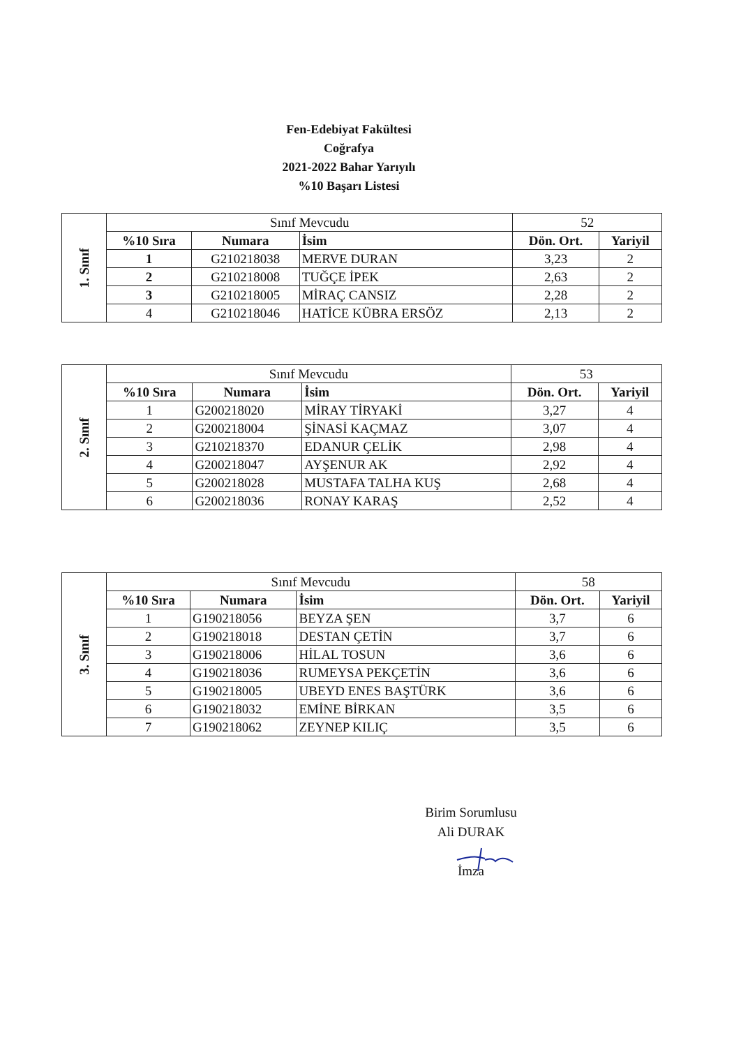Fen-Edebiyat Fakültesi
Coğrafya
2021-2022 Bahar Yarıyılı
%10 Başarı Listesi
| 1. Sınıf | Sınıf Mevcudu | | | 52 | |
| | %10 Sıra | Numara | İsim | Dön. Ort. | Yariyil |
| | 1 | G210218038 | MERVE DURAN | 3,23 | 2 |
| | 2 | G210218008 | TUĞÇE İPEK | 2,63 | 2 |
| | 3 | G210218005 | MİRAÇ CANSIZ | 2,28 | 2 |
| | 4 | G210218046 | HATİCE KÜBRA ERSÖZ | 2,13 | 2 |
| 2. Sınıf | Sınıf Mevcudu | | | 53 | |
| | %10 Sıra | Numara | İsim | Dön. Ort. | Yariyil |
| | 1 | G200218020 | MİRAY TİRYAKİ | 3,27 | 4 |
| | 2 | G200218004 | ŞİNASİ KAÇMAZ | 3,07 | 4 |
| | 3 | G210218370 | EDANUR ÇELİK | 2,98 | 4 |
| | 4 | G200218047 | AYŞENUR AK | 2,92 | 4 |
| | 5 | G200218028 | MUSTAFA TALHA KUŞ | 2,68 | 4 |
| | 6 | G200218036 | RONAY KARAŞ | 2,52 | 4 |
| 3. Sınıf | Sınıf Mevcudu | | | 58 | |
| | %10 Sıra | Numara | İsim | Dön. Ort. | Yariyil |
| | 1 | G190218056 | BEYZA ŞEN | 3,7 | 6 |
| | 2 | G190218018 | DESTAN ÇETİN | 3,7 | 6 |
| | 3 | G190218006 | HİLAL TOSUN | 3,6 | 6 |
| | 4 | G190218036 | RUMEYSA PEKÇETİN | 3,6 | 6 |
| | 5 | G190218005 | UBEYD ENES BAŞTÜRK | 3,6 | 6 |
| | 6 | G190218032 | EMİNE BİRKAN | 3,5 | 6 |
| | 7 | G190218062 | ZEYNEP KILIÇ | 3,5 | 6 |
Birim Sorumlusu
Ali DURAK
İmza